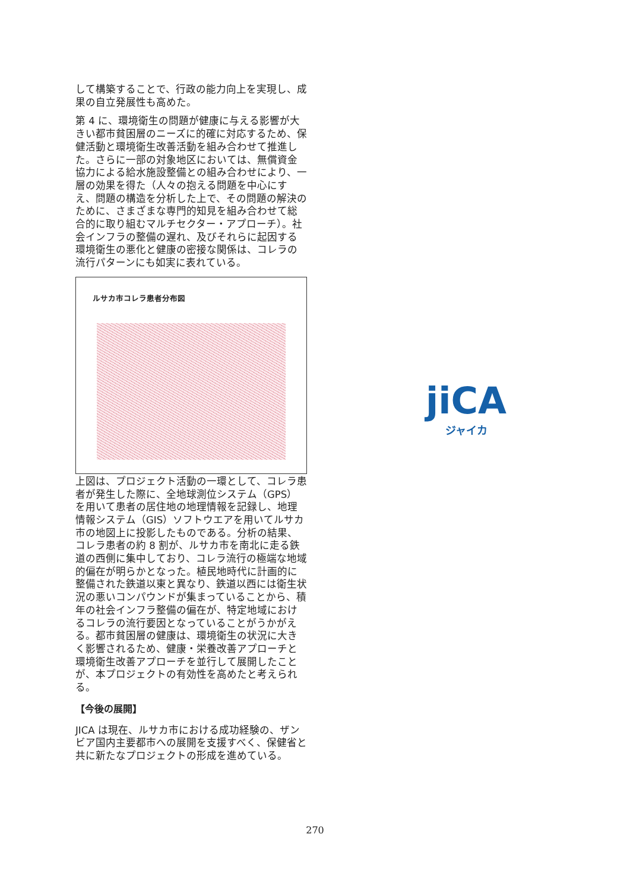して構築することで、行政の能力向上を実現し、成果の自立発展性も高めた。
第 4 に、環境衛生の問題が健康に与える影響が大きい都市貧困層のニーズに的確に対応するため、保健活動と環境衛生改善活動を組み合わせて推進した。さらに一部の対象地区においては、無償資金協力による給水施設整備との組み合わせにより、一層の効果を得た（人々の抱える問題を中心にすえ、問題の構造を分析した上で、その問題の解決のために、さまざまな専門的知見を組み合わせて総合的に取り組むマルチセクター・アプローチ）。社会インフラの整備の遅れ、及びそれらに起因する環境衛生の悪化と健康の密接な関係は、コレラの流行パターンにも如実に表れている。
ルサカ市コレラ患者分布図
上図は、プロジェクト活動の一環として、コレラ患者が発生した際に、全地球測位システム（GPS）を用いて患者の居住地の地理情報を記録し、地理情報システム（GIS）ソフトウエアを用いてルサカ市の地図上に投影したものである。分析の結果、コレラ患者の約 8 割が、ルサカ市を南北に走る鉄道の西側に集中しており、コレラ流行の極端な地域的偏在が明らかとなった。植民地時代に計画的に整備された鉄道以東と異なり、鉄道以西には衛生状況の悪いコンパウンドが集まっていることから、積年の社会インフラ整備の偏在が、特定地域におけるコレラの流行要因となっていることがうかがえる。都市貧困層の健康は、環境衛生の状況に大きく影響されるため、健康・栄養改善アプローチと環境衛生改善アプローチを並行して展開したことが、本プロジェクトの有効性を高めたと考えられる。
【今後の展開】
JICA は現在、ルサカ市における成功経験の、ザンビア国内主要都市への展開を支援すべく、保健省と共に新たなプロジェクトの形成を進めている。
jiCA
ジャイカ
270